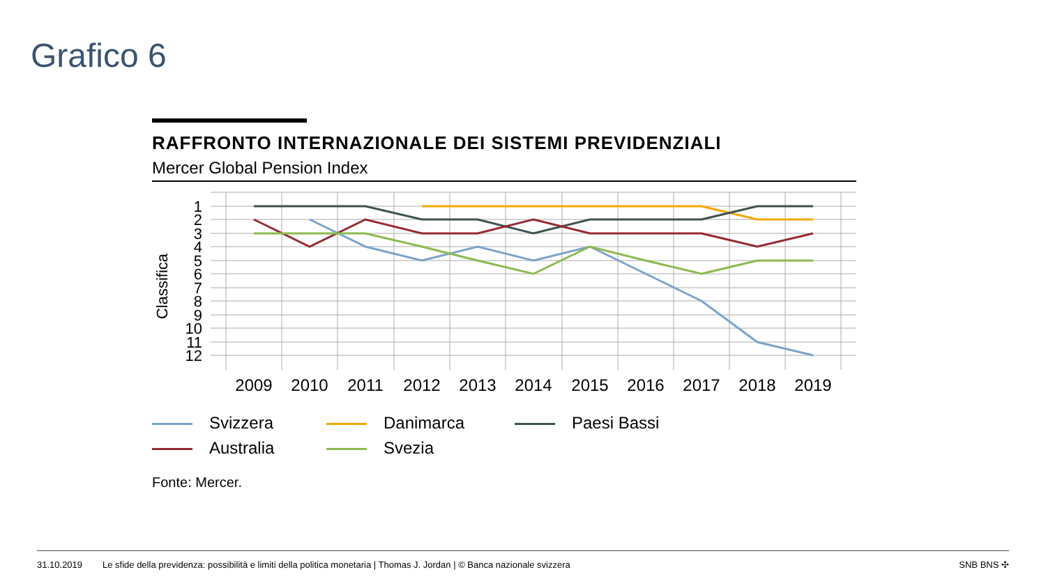Grafico 6
RAFFRONTO INTERNAZIONALE DEI SISTEMI PREVIDENZIALI
Mercer Global Pension Index
Classifica
1
2
3
4
5
6
7
8
9
10
11
12
2009
2010
2011
2012
2013
2014
2015
2016
2017
2018
2019
Svizzera
Danimarca
Paesi Bassi
Australia
Svezia
Fonte: Mercer.
31.10.2019 Le sfide della previdenza: possibilità e limiti della politica monetaria | Thomas J. Jordan | © Banca nazionale svizzera SNB BNS ✣